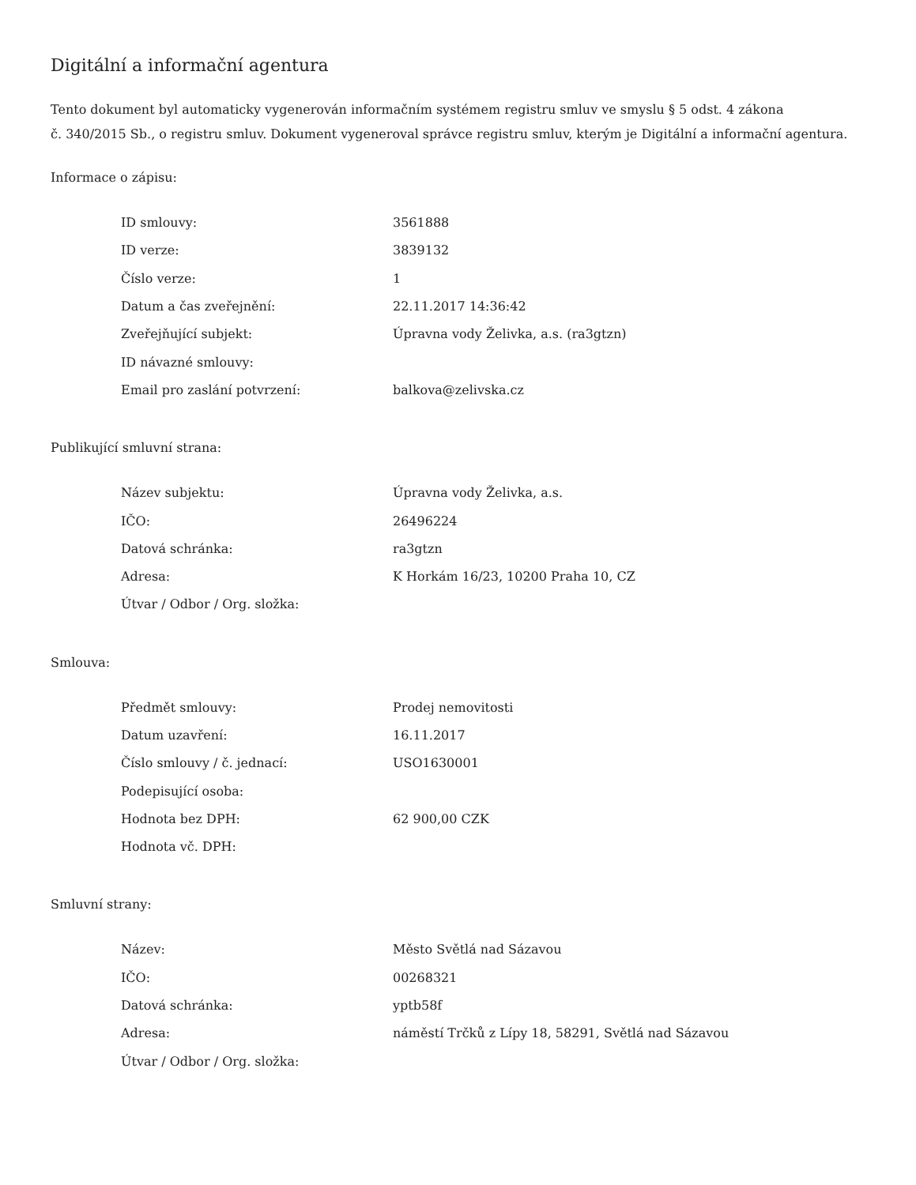Digitální a informační agentura
Tento dokument byl automaticky vygenerován informačním systémem registru smluv ve smyslu § 5 odst. 4 zákona
č. 340/2015 Sb., o registru smluv. Dokument vygeneroval správce registru smluv, kterým je Digitální a informační agentura.
Informace o zápisu:
| ID smlouvy: | 3561888 |
| ID verze: | 3839132 |
| Číslo verze: | 1 |
| Datum a čas zveřejnění: | 22.11.2017 14:36:42 |
| Zveřejňující subjekt: | Úpravna vody Želivka, a.s. (ra3gtzn) |
| ID návazné smlouvy: | |
| Email pro zaslání potvrzení: | balkova@zelivska.cz |
Publikující smluvní strana:
| Název subjektu: | Úpravna vody Želivka, a.s. |
| IČO: | 26496224 |
| Datová schránka: | ra3gtzn |
| Adresa: | K Horkám 16/23, 10200 Praha 10, CZ |
| Útvar / Odbor / Org. složka: | |
Smlouva:
| Předmět smlouvy: | Prodej nemovitosti |
| Datum uzavření: | 16.11.2017 |
| Číslo smlouvy / č. jednací: | USO1630001 |
| Podepisující osoba: | |
| Hodnota bez DPH: | 62 900,00 CZK |
| Hodnota vč. DPH: | |
Smluvní strany:
| Název: | Město Světlá nad Sázavou |
| IČO: | 00268321 |
| Datová schránka: | yptb58f |
| Adresa: | náměstí Trčků z Lípy 18, 58291, Světlá nad Sázavou |
| Útvar / Odbor / Org. složka: | |